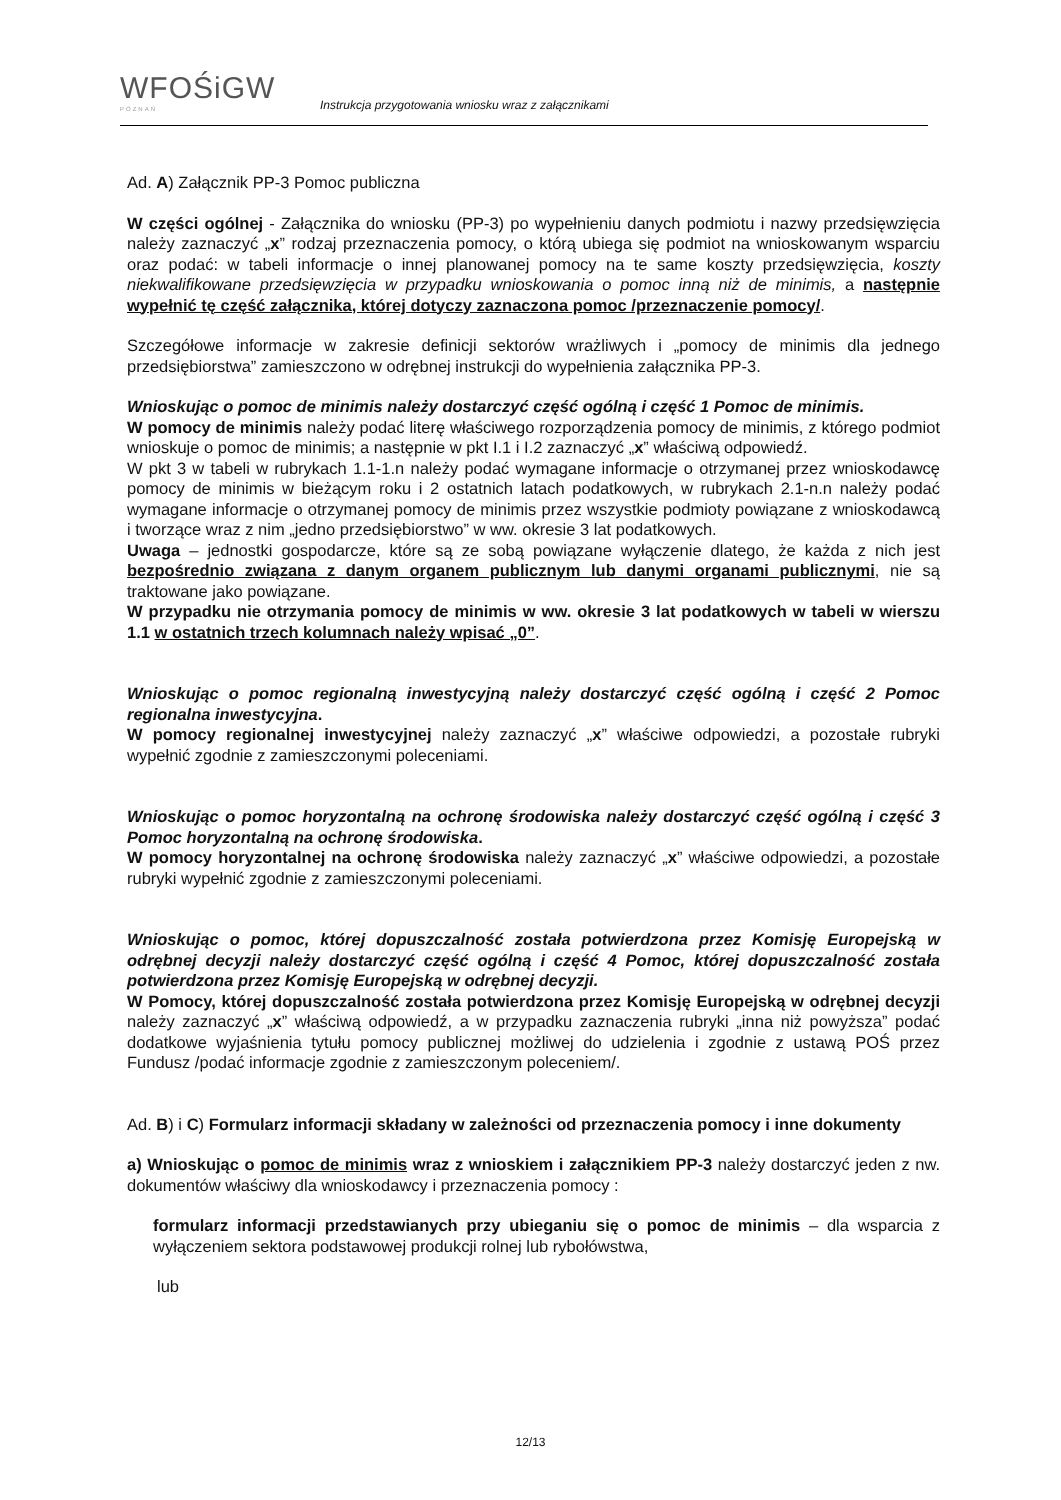WFOŚiGW
POZNAŃ
Instrukcja przygotowania wniosku wraz z załącznikami
Ad. A) Załącznik PP-3 Pomoc publiczna
W części ogólnej - Załącznika do wniosku (PP-3) po wypełnieniu danych podmiotu i nazwy przedsięwzięcia należy zaznaczyć „x” rodzaj przeznaczenia pomocy, o którą ubiega się podmiot na wnioskowanym wsparciu oraz podać: w tabeli informacje o innej planowanej pomocy na te same koszty przedsięwzięcia, koszty niekwalifikowane przedsięwzięcia w przypadku wnioskowania o pomoc inną niż de minimis, a następnie wypełnić tę część załącznika, której dotyczy zaznaczona pomoc /przeznaczenie pomocy/.
Szczegółowe informacje w zakresie definicji sektorów wrażliwych i „pomocy de minimis dla jednego przedsiębiorstwa” zamieszczono w odrębnej instrukcji do wypełnienia załącznika PP-3.
Wnioskując o pomoc de minimis należy dostarczyć część ogólną i część 1 Pomoc de minimis.
W pomocy de minimis należy podać literę właściwego rozporządzenia pomocy de minimis, z którego podmiot wnioskuje o pomoc de minimis; a następnie w pkt I.1 i I.2 zaznaczyć „x” właściwą odpowiedź.
W pkt 3 w tabeli w rubrykach 1.1-1.n należy podać wymagane informacje o otrzymanej przez wnioskodawcę pomocy de minimis w bieżącym roku i 2 ostatnich latach podatkowych, w rubrykach 2.1-n.n należy podać wymagane informacje o otrzymanej pomocy de minimis przez wszystkie podmioty powiązane z wnioskodawcą i tworzące wraz z nim „jedno przedsiębiorstwo” w ww. okresie 3 lat podatkowych.
Uwaga – jednostki gospodarcze, które są ze sobą powiązane wyłączenie dlatego, że każda z nich jest bezpośrednio związana z danym organem publicznym lub danymi organami publicznymi, nie są traktowane jako powiązane.
W przypadku nie otrzymania pomocy de minimis w ww. okresie 3 lat podatkowych w tabeli w wierszu 1.1 w ostatnich trzech kolumnach należy wpisać „0”.
Wnioskując o pomoc regionalną inwestycyjną należy dostarczyć część ogólną i część 2 Pomoc regionalna inwestycyjna.
W pomocy regionalnej inwestycyjnej należy zaznaczyć „x” właściwe odpowiedzi, a pozostałe rubryki wypełnić zgodnie z zamieszczonymi poleceniami.
Wnioskując o pomoc horyzontalną na ochronę środowiska należy dostarczyć część ogólną i część 3 Pomoc horyzontalną na ochronę środowiska.
W pomocy horyzontalnej na ochronę środowiska należy zaznaczyć „x” właściwe odpowiedzi, a pozostałe rubryki wypełnić zgodnie z zamieszczonymi poleceniami.
Wnioskując o pomoc, której dopuszczalność została potwierdzona przez Komisję Europejską w odrębnej decyzji należy dostarczyć część ogólną i część 4 Pomoc, której dopuszczalność została potwierdzona przez Komisję Europejską w odrębnej decyzji.
W Pomocy, której dopuszczalność została potwierdzona przez Komisję Europejską w odrębnej decyzji należy zaznaczyć „x” właściwą odpowiedź, a w przypadku zaznaczenia rubryki „inna niż powyższa” podać dodatkowe wyjaśnienia tytułu pomocy publicznej możliwej do udzielenia i zgodnie z ustawą POŚ przez Fundusz /podać informacje zgodnie z zamieszczonym poleceniem/.
Ad. B) i C) Formularz informacji składany w zależności od przeznaczenia pomocy i inne dokumenty
a) Wnioskując o pomoc de minimis wraz z wnioskiem i załącznikiem PP-3 należy dostarczyć jeden z nw. dokumentów właściwy dla wnioskodawcy i przeznaczenia pomocy :
formularz informacji przedstawianych przy ubieganiu się o pomoc de minimis – dla wsparcia z wyłączeniem sektora podstawowej produkcji rolnej lub rybołówstwa,
lub
12/13